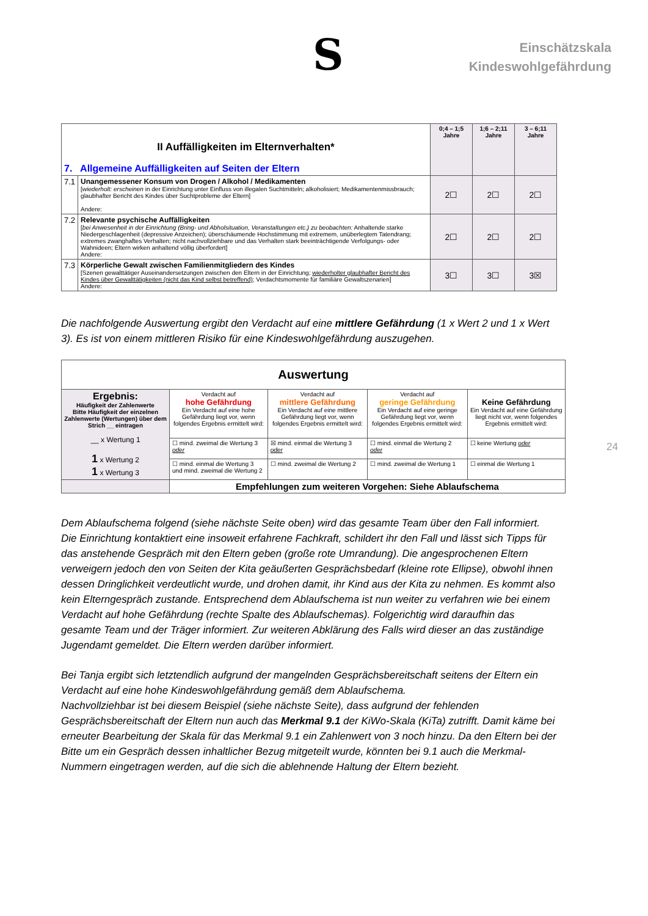S
Einschätzskala
Kindeswohlgefährdung
24
| II Auffälligkeiten im Elternverhalten* 7. Allgemeine Auffälligkeiten auf Seiten der Eltern | | 0;4 – 1;5 Jahre | 1;6 – 2;11 Jahre | 3 – 6;11 Jahre |
| 7.1 | Unangemessener Konsum von Drogen / Alkohol / Medikamenten [ wiederholt: erscheinen in der Einrichtung unter Einfluss von illegalen Suchtmitteln; alkoholisiert; Medikamentenmissbrauch; glaubhafter Bericht des Kindes über Suchtprobleme der Eltern] Andere: | 2☐ | 2☐ | 2☐ |
| 7.2 | Relevante psychische Auffälligkeiten [ bei Anwesenheit in der Einrichtung (Bring- und Abholsituation, Veranstaltungen etc.) zu beobachten: Anhaltende starke Niedergeschlagenheit (depressive Anzeichen); überschäumende Hochstimmung mit extremem, unüberlegtem Tatendrang; extremes zwanghaftes Verhalten; nicht nachvollziehbare und das Verhalten stark beeinträchtigende Verfolgungs- oder Wahnideen; Eltern wirken anhaltend völlig überfordert] Andere: | 2☐ | 2☐ | 2☐ |
| 7.3 | Körperliche Gewalt zwischen Familienmitgliedern des Kindes [Szenen gewalttätiger Auseinandersetzungen zwischen den Eltern in der Einrichtung; wiederholter glaubhafter Bericht des Kindes über Gewalttätigkeiten (nicht das Kind selbst betreffend) ; Verdachtsmomente für familiäre Gewaltszenarien] Andere: | 3☐ | 3☐ | 3☒ |
Die nachfolgende Auswertung ergibt den Verdacht auf eine mittlere Gefährdung (1 x Wert 2 und 1 x Wert 3). Es ist von einem mittleren Risiko für eine Kindeswohlgefährdung auszugehen.
| Auswertung | | | | |
| Ergebnis: Häufigkeit der Zahlenwerte Bitte Häufigkeit der einzelnen Zahlenwerte (Wertungen) über dem Strich __ eintragen __ x Wertung 1 1 x Wertung 2 1 x Wertung 3 | Verdacht auf hohe Gefährdung Ein Verdacht auf eine hohe Gefährdung liegt vor, wenn folgendes Ergebnis ermittelt wird: | Verdacht auf mittlere Gefährdung Ein Verdacht auf eine mittlere Gefährdung liegt vor, wenn folgendes Ergebnis ermittelt wird: | Verdacht auf geringe Gefährdung Ein Verdacht auf eine geringe Gefährdung liegt vor, wenn folgendes Ergebnis ermittelt wird: | Keine Gefährdung Ein Verdacht auf eine Gefährdung liegt nicht vor, wenn folgendes Ergebnis ermittelt wird: |
| | ☐ mind. zweimal die Wertung 3 oder | ☒ mind. einmal die Wertung 3 oder | ☐ mind. einmal die Wertung 2 oder | ☐ keine Wertung oder |
| | ☐ mind. einmal die Wertung 3 und mind. zweimal die Wertung 2 | ☐ mind. zweimal die Wertung 2 | ☐ mind. zweimal die Wertung 1 | ☐ einmal die Wertung 1 |
| | Empfehlungen zum weiteren Vorgehen: Siehe Ablaufschema | | | |
Dem Ablaufschema folgend (siehe nächste Seite oben) wird das gesamte Team über den Fall informiert. Die Einrichtung kontaktiert eine insoweit erfahrene Fachkraft, schildert ihr den Fall und lässt sich Tipps für das anstehende Gespräch mit den Eltern geben (große rote Umrandung). Die angesprochenen Eltern verweigern jedoch den von Seiten der Kita geäußerten Gesprächsbedarf (kleine rote Ellipse), obwohl ihnen dessen Dringlichkeit verdeutlicht wurde, und drohen damit, ihr Kind aus der Kita zu nehmen. Es kommt also kein Elterngespräch zustande. Entsprechend dem Ablaufschema ist nun weiter zu verfahren wie bei einem Verdacht auf hohe Gefährdung (rechte Spalte des Ablaufschemas). Folgerichtig wird daraufhin das gesamte Team und der Träger informiert. Zur weiteren Abklärung des Falls wird dieser an das zuständige Jugendamt gemeldet. Die Eltern werden darüber informiert.
Bei Tanja ergibt sich letztendlich aufgrund der mangelnden Gesprächsbereitschaft seitens der Eltern ein Verdacht auf eine hohe Kindeswohlgefährdung gemäß dem Ablaufschema.
Nachvollziehbar ist bei diesem Beispiel (siehe nächste Seite), dass aufgrund der fehlenden Gesprächsbereitschaft der Eltern nun auch das Merkmal 9.1 der KiWo-Skala (KiTa) zutrifft. Damit käme bei erneuter Bearbeitung der Skala für das Merkmal 9.1 ein Zahlenwert von 3 noch hinzu. Da den Eltern bei der Bitte um ein Gespräch dessen inhaltlicher Bezug mitgeteilt wurde, könnten bei 9.1 auch die Merkmal-Nummern eingetragen werden, auf die sich die ablehnende Haltung der Eltern bezieht.